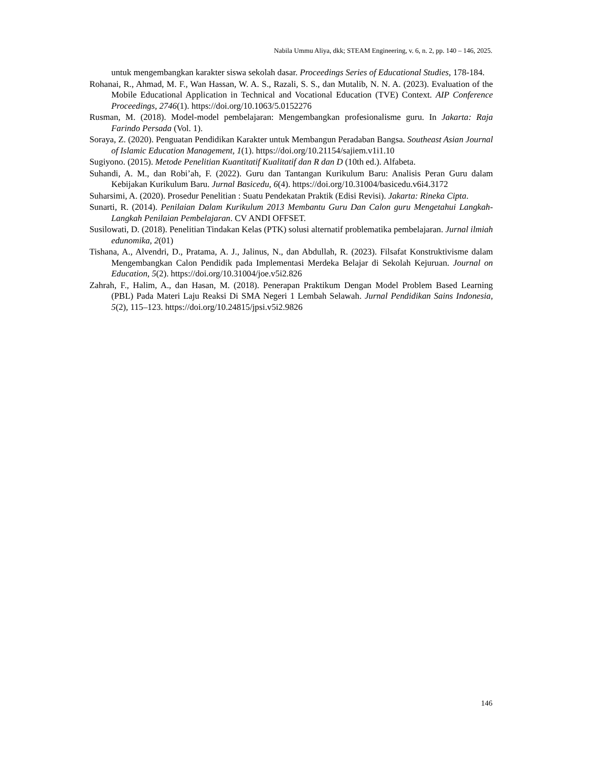Nabila Ummu Aliya, dkk; STEAM Engineering, v. 6, n. 2, pp. 140 – 146, 2025.
untuk mengembangkan karakter siswa sekolah dasar. Proceedings Series of Educational Studies, 178-184.
Rohanai, R., Ahmad, M. F., Wan Hassan, W. A. S., Razali, S. S., dan Mutalib, N. N. A. (2023). Evaluation of the Mobile Educational Application in Technical and Vocational Education (TVE) Context. AIP Conference Proceedings, 2746(1). https://doi.org/10.1063/5.0152276
Rusman, M. (2018). Model-model pembelajaran: Mengembangkan profesionalisme guru. In Jakarta: Raja Farindo Persada (Vol. 1).
Soraya, Z. (2020). Penguatan Pendidikan Karakter untuk Membangun Peradaban Bangsa. Southeast Asian Journal of Islamic Education Management, 1(1). https://doi.org/10.21154/sajiem.v1i1.10
Sugiyono. (2015). Metode Penelitian Kuantitatif Kualitatif dan R dan D (10th ed.). Alfabeta.
Suhandi, A. M., dan Robi’ah, F. (2022). Guru dan Tantangan Kurikulum Baru: Analisis Peran Guru dalam Kebijakan Kurikulum Baru. Jurnal Basicedu, 6(4). https://doi.org/10.31004/basicedu.v6i4.3172
Suharsimi, A. (2020). Prosedur Penelitian : Suatu Pendekatan Praktik (Edisi Revisi). Jakarta: Rineka Cipta.
Sunarti, R. (2014). Penilaian Dalam Kurikulum 2013 Membantu Guru Dan Calon guru Mengetahui Langkah-Langkah Penilaian Pembelajaran. CV ANDI OFFSET.
Susilowati, D. (2018). Penelitian Tindakan Kelas (PTK) solusi alternatif problematika pembelajaran. Jurnal ilmiah edunomika, 2(01)
Tishana, A., Alvendri, D., Pratama, A. J., Jalinus, N., dan Abdullah, R. (2023). Filsafat Konstruktivisme dalam Mengembangkan Calon Pendidik pada Implementasi Merdeka Belajar di Sekolah Kejuruan. Journal on Education, 5(2). https://doi.org/10.31004/joe.v5i2.826
Zahrah, F., Halim, A., dan Hasan, M. (2018). Penerapan Praktikum Dengan Model Problem Based Learning (PBL) Pada Materi Laju Reaksi Di SMA Negeri 1 Lembah Selawah. Jurnal Pendidikan Sains Indonesia, 5(2), 115–123. https://doi.org/10.24815/jpsi.v5i2.9826
146